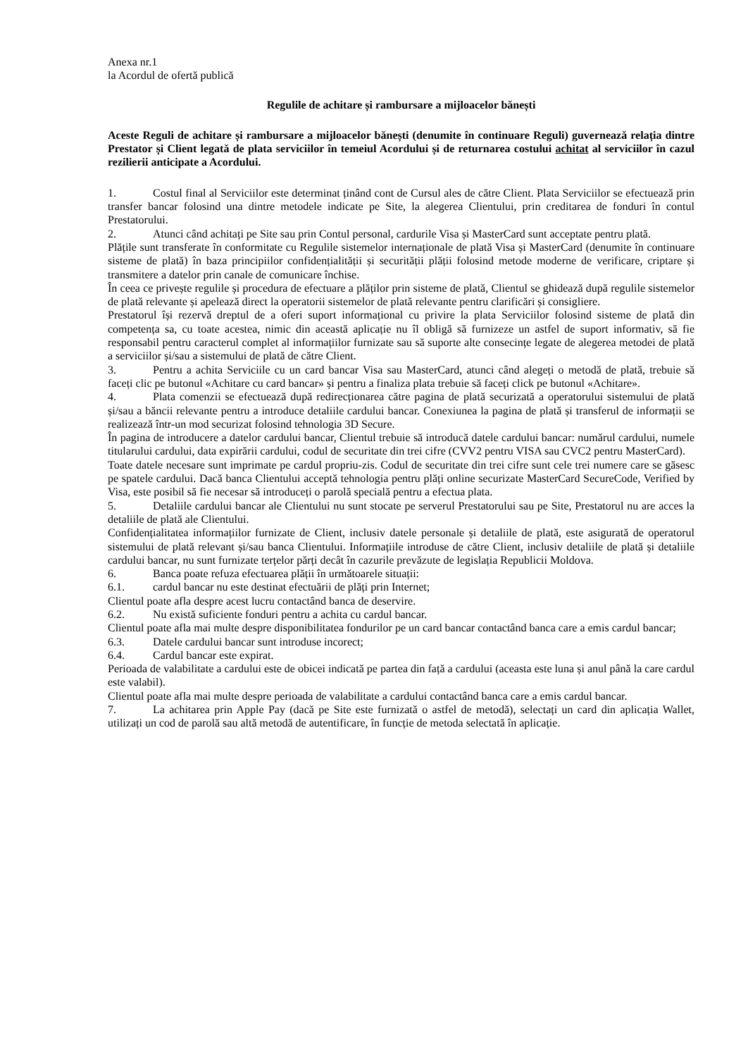Anexa nr.1
la Acordul de ofertă publică
Regulile de achitare și rambursare a mijloacelor bănești
Aceste Reguli de achitare și rambursare a mijloacelor bănești (denumite în continuare Reguli) guvernează relația dintre Prestator și Client legată de plata serviciilor în temeiul Acordului și de returnarea costului achitat al serviciilor în cazul rezilierii anticipate a Acordului.
1. Costul final al Serviciilor este determinat ținând cont de Cursul ales de către Client. Plata Serviciilor se efectuează prin transfer bancar folosind una dintre metodele indicate pe Site, la alegerea Clientului, prin creditarea de fonduri în contul Prestatorului.
2. Atunci când achitați pe Site sau prin Contul personal, cardurile Visa și MasterCard sunt acceptate pentru plată.
Plățile sunt transferate în conformitate cu Regulile sistemelor internaționale de plată Visa și MasterCard (denumite în continuare sisteme de plată) în baza principiilor confidențialității și securității plății folosind metode moderne de verificare, criptare și transmitere a datelor prin canale de comunicare închise.
În ceea ce privește regulile și procedura de efectuare a plăților prin sisteme de plată, Clientul se ghidează după regulile sistemelor de plată relevante și apelează direct la operatorii sistemelor de plată relevante pentru clarificări și consigliere.
Prestatorul își rezervă dreptul de a oferi suport informațional cu privire la plata Serviciilor folosind sisteme de plată din competența sa, cu toate acestea, nimic din această aplicație nu îl obligă să furnizeze un astfel de suport informativ, să fie responsabil pentru caracterul complet al informațiilor furnizate sau să suporte alte consecințe legate de alegerea metodei de plată a serviciilor și/sau a sistemului de plată de către Client.
3. Pentru a achita Serviciile cu un card bancar Visa sau MasterCard, atunci când alegeți o metodă de plată, trebuie să faceți clic pe butonul «Achitare cu card bancar» și pentru a finaliza plata trebuie să faceți click pe butonul «Achitare».
4. Plata comenzii se efectuează după redirecționarea către pagina de plată securizată a operatorului sistemului de plată și/sau a băncii relevante pentru a introduce detaliile cardului bancar. Conexiunea la pagina de plată și transferul de informații se realizează într-un mod securizat folosind tehnologia 3D Secure.
În pagina de introducere a datelor cardului bancar, Clientul trebuie să introducă datele cardului bancar: numărul cardului, numele titularului cardului, data expirării cardului, codul de securitate din trei cifre (CVV2 pentru VISA sau CVC2 pentru MasterCard).
Toate datele necesare sunt imprimate pe cardul propriu-zis. Codul de securitate din trei cifre sunt cele trei numere care se găsesc pe spatele cardului. Dacă banca Clientului acceptă tehnologia pentru plăți online securizate MasterCard SecureCode, Verified by Visa, este posibil să fie necesar să introduceți o parolă specială pentru a efectua plata.
5. Detaliile cardului bancar ale Clientului nu sunt stocate pe serverul Prestatorului sau pe Site, Prestatorul nu are acces la detaliile de plată ale Clientului.
Confidențialitatea informațiilor furnizate de Client, inclusiv datele personale și detaliile de plată, este asigurată de operatorul sistemului de plată relevant și/sau banca Clientului. Informațiile introduse de către Client, inclusiv detaliile de plată și detaliile cardului bancar, nu sunt furnizate terțelor părți decât în cazurile prevăzute de legislația Republicii Moldova.
6. Banca poate refuza efectuarea plății în următoarele situații:
6.1. cardul bancar nu este destinat efectuării de plăți prin Internet;
Clientul poate afla despre acest lucru contactând banca de deservire.
6.2. Nu există suficiente fonduri pentru a achita cu cardul bancar.
Clientul poate afla mai multe despre disponibilitatea fondurilor pe un card bancar contactând banca care a emis cardul bancar;
6.3. Datele cardului bancar sunt introduse incorect;
6.4. Cardul bancar este expirat.
Perioada de valabilitate a cardului este de obicei indicată pe partea din față a cardului (aceasta este luna și anul până la care cardul este valabil).
Clientul poate afla mai multe despre perioada de valabilitate a cardului contactând banca care a emis cardul bancar.
7. La achitarea prin Apple Pay (dacă pe Site este furnizată o astfel de metodă), selectați un card din aplicația Wallet, utilizați un cod de parolă sau altă metodă de autentificare, în funcție de metoda selectată în aplicație.